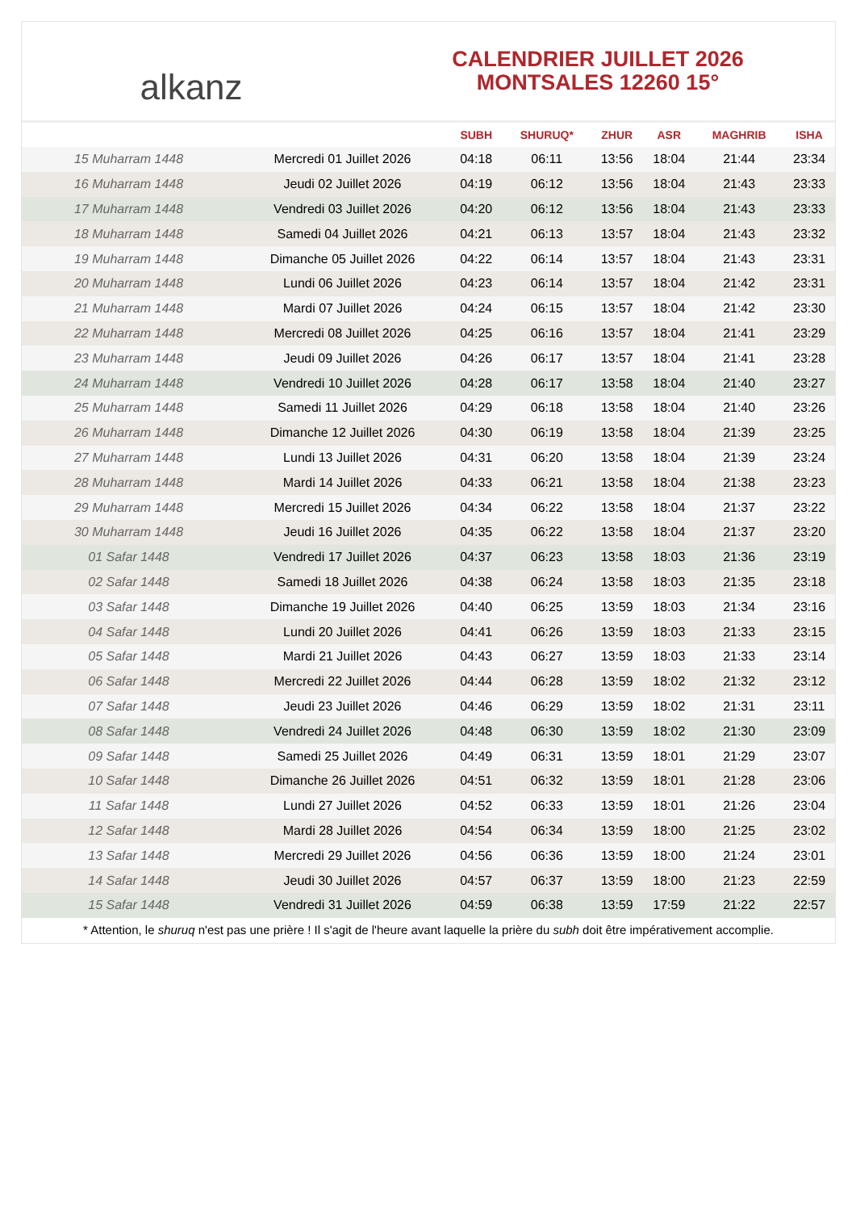alkanz
CALENDRIER JUILLET 2026
MONTSALES 12260 15°
| | | SUBH | SHURUQ* | ZHUR | ASR | MAGHRIB | ISHA |
| --- | --- | --- | --- | --- | --- | --- | --- |
| 15 Muharram 1448 | Mercredi 01 Juillet 2026 | 04:18 | 06:11 | 13:56 | 18:04 | 21:44 | 23:34 |
| 16 Muharram 1448 | Jeudi 02 Juillet 2026 | 04:19 | 06:12 | 13:56 | 18:04 | 21:43 | 23:33 |
| 17 Muharram 1448 | Vendredi 03 Juillet 2026 | 04:20 | 06:12 | 13:56 | 18:04 | 21:43 | 23:33 |
| 18 Muharram 1448 | Samedi 04 Juillet 2026 | 04:21 | 06:13 | 13:57 | 18:04 | 21:43 | 23:32 |
| 19 Muharram 1448 | Dimanche 05 Juillet 2026 | 04:22 | 06:14 | 13:57 | 18:04 | 21:43 | 23:31 |
| 20 Muharram 1448 | Lundi 06 Juillet 2026 | 04:23 | 06:14 | 13:57 | 18:04 | 21:42 | 23:31 |
| 21 Muharram 1448 | Mardi 07 Juillet 2026 | 04:24 | 06:15 | 13:57 | 18:04 | 21:42 | 23:30 |
| 22 Muharram 1448 | Mercredi 08 Juillet 2026 | 04:25 | 06:16 | 13:57 | 18:04 | 21:41 | 23:29 |
| 23 Muharram 1448 | Jeudi 09 Juillet 2026 | 04:26 | 06:17 | 13:57 | 18:04 | 21:41 | 23:28 |
| 24 Muharram 1448 | Vendredi 10 Juillet 2026 | 04:28 | 06:17 | 13:58 | 18:04 | 21:40 | 23:27 |
| 25 Muharram 1448 | Samedi 11 Juillet 2026 | 04:29 | 06:18 | 13:58 | 18:04 | 21:40 | 23:26 |
| 26 Muharram 1448 | Dimanche 12 Juillet 2026 | 04:30 | 06:19 | 13:58 | 18:04 | 21:39 | 23:25 |
| 27 Muharram 1448 | Lundi 13 Juillet 2026 | 04:31 | 06:20 | 13:58 | 18:04 | 21:39 | 23:24 |
| 28 Muharram 1448 | Mardi 14 Juillet 2026 | 04:33 | 06:21 | 13:58 | 18:04 | 21:38 | 23:23 |
| 29 Muharram 1448 | Mercredi 15 Juillet 2026 | 04:34 | 06:22 | 13:58 | 18:04 | 21:37 | 23:22 |
| 30 Muharram 1448 | Jeudi 16 Juillet 2026 | 04:35 | 06:22 | 13:58 | 18:04 | 21:37 | 23:20 |
| 01 Safar 1448 | Vendredi 17 Juillet 2026 | 04:37 | 06:23 | 13:58 | 18:03 | 21:36 | 23:19 |
| 02 Safar 1448 | Samedi 18 Juillet 2026 | 04:38 | 06:24 | 13:58 | 18:03 | 21:35 | 23:18 |
| 03 Safar 1448 | Dimanche 19 Juillet 2026 | 04:40 | 06:25 | 13:59 | 18:03 | 21:34 | 23:16 |
| 04 Safar 1448 | Lundi 20 Juillet 2026 | 04:41 | 06:26 | 13:59 | 18:03 | 21:33 | 23:15 |
| 05 Safar 1448 | Mardi 21 Juillet 2026 | 04:43 | 06:27 | 13:59 | 18:03 | 21:33 | 23:14 |
| 06 Safar 1448 | Mercredi 22 Juillet 2026 | 04:44 | 06:28 | 13:59 | 18:02 | 21:32 | 23:12 |
| 07 Safar 1448 | Jeudi 23 Juillet 2026 | 04:46 | 06:29 | 13:59 | 18:02 | 21:31 | 23:11 |
| 08 Safar 1448 | Vendredi 24 Juillet 2026 | 04:48 | 06:30 | 13:59 | 18:02 | 21:30 | 23:09 |
| 09 Safar 1448 | Samedi 25 Juillet 2026 | 04:49 | 06:31 | 13:59 | 18:01 | 21:29 | 23:07 |
| 10 Safar 1448 | Dimanche 26 Juillet 2026 | 04:51 | 06:32 | 13:59 | 18:01 | 21:28 | 23:06 |
| 11 Safar 1448 | Lundi 27 Juillet 2026 | 04:52 | 06:33 | 13:59 | 18:01 | 21:26 | 23:04 |
| 12 Safar 1448 | Mardi 28 Juillet 2026 | 04:54 | 06:34 | 13:59 | 18:00 | 21:25 | 23:02 |
| 13 Safar 1448 | Mercredi 29 Juillet 2026 | 04:56 | 06:36 | 13:59 | 18:00 | 21:24 | 23:01 |
| 14 Safar 1448 | Jeudi 30 Juillet 2026 | 04:57 | 06:37 | 13:59 | 18:00 | 21:23 | 22:59 |
| 15 Safar 1448 | Vendredi 31 Juillet 2026 | 04:59 | 06:38 | 13:59 | 17:59 | 21:22 | 22:57 |
* Attention, le shuruq n'est pas une prière ! Il s'agit de l'heure avant laquelle la prière du subh doit être impérativement accomplie.